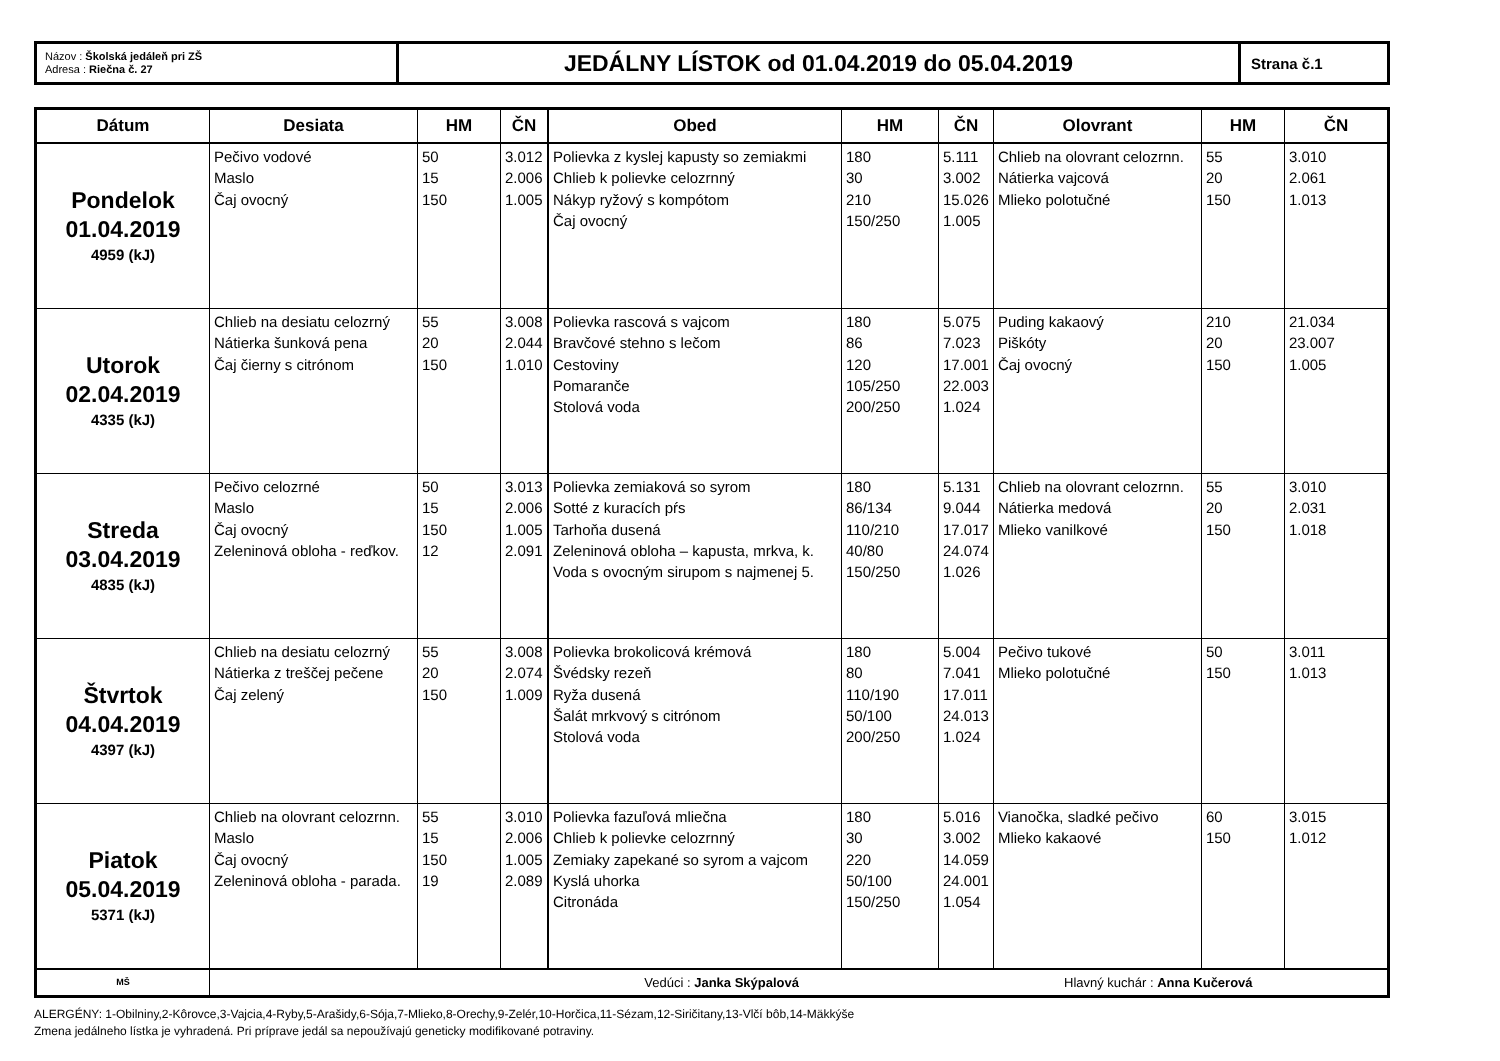| Názov : Školská jedáleň pri ZŠ Adresa : Riečna č. 27 | JEDÁLNY LÍSTOK od 01.04.2019 do 05.04.2019 | Strana č.1 |
| Dátum | Desiata | HM | ČN | Obed | HM | ČN | Olovrant | HM | ČN |
| --- | --- | --- | --- | --- | --- | --- | --- | --- | --- |
| Pondelok 01.04.2019 4959 (kJ) | Pečivo vodové Maslo Čaj ovocný | 50 15 150 | 3.012 2.006 1.005 | Polievka z kyslej kapusty so zemiakmi Chlieb k polievke celozrnný Nákyp ryžový s kompótom Čaj ovocný | 180 30 210 150/250 | 5.111 3.002 15.026 1.005 | Chlieb na olovrant celozrnn. Nátierka vajcová Mlieko polotučné | 55 20 150 | 3.010 2.061 1.013 |
| Utorok 02.04.2019 4335 (kJ) | Chlieb na desiatu celozrný Nátierka šunková pena Čaj čierny s citrónom | 55 20 150 | 3.008 2.044 1.010 | Polievka rascová s vajcom Bravčové stehno s lečom Cestoviny Pomaranče Stolová voda | 180 86 120 105/250 200/250 | 5.075 7.023 17.001 22.003 1.024 | Puding kakaový Piškóty Čaj ovocný | 210 20 150 | 21.034 23.007 1.005 |
| Streda 03.04.2019 4835 (kJ) | Pečivo celozrné Maslo Čaj ovocný Zeleninová obloha - reďkov. | 50 15 150 12 | 3.013 2.006 1.005 2.091 | Polievka zemiaková so syrom Sotté z kuracích pŕs Tarhoňa dusená Zeleninová obloha – kapusta, mrkva, k. Voda s ovocným sirupom s najmenej 5. | 180 86/134 110/210 40/80 150/250 | 5.131 9.044 17.017 24.074 1.026 | Chlieb na olovrant celozrnn. Nátierka medová Mlieko vanilkové | 55 20 150 | 3.010 2.031 1.018 |
| Štvrtok 04.04.2019 4397 (kJ) | Chlieb na desiatu celozrný Nátierka z treščej pečene Čaj zelený | 55 20 150 | 3.008 2.074 1.009 | Polievka brokolicová krémová Švédsky rezeň Ryža dusená Šalát mrkvový s citrónom Stolová voda | 180 80 110/190 50/100 200/250 | 5.004 7.041 17.011 24.013 1.024 | Pečivo tukové Mlieko polotučné | 50 150 | 3.011 1.013 |
| Piatok 05.04.2019 5371 (kJ) | Chlieb na olovrant celozrnn. Maslo Čaj ovocný Zeleninová obloha - parada. | 55 15 150 19 | 3.010 2.006 1.005 2.089 | Polievka fazuľová mliečna Chlieb k polievke celozrnný Zemiaky zapekané so syrom a vajcom Kyslá uhorka Citronáda | 180 30 220 50/100 150/250 | 5.016 3.002 14.059 24.001 1.054 | Vianočka, sladké pečivo Mlieko kakaové | 60 150 | 3.015 1.012 |
| MŠ | Vedúci : Janka Skýpalová Hlavný kuchár : Anna Kučerová | | | | | | | | |
ALERGÉNY: 1-Obilniny,2-Kôrovce,3-Vajcia,4-Ryby,5-Arašidy,6-Sója,7-Mlieko,8-Orechy,9-Zelér,10-Horčica,11-Sézam,12-Siričitany,13-Vlčí bôb,14-Mäkkýše
Zmena jedálneho lístka je vyhradená. Pri príprave jedál sa nepoužívajú geneticky modifikované potraviny.